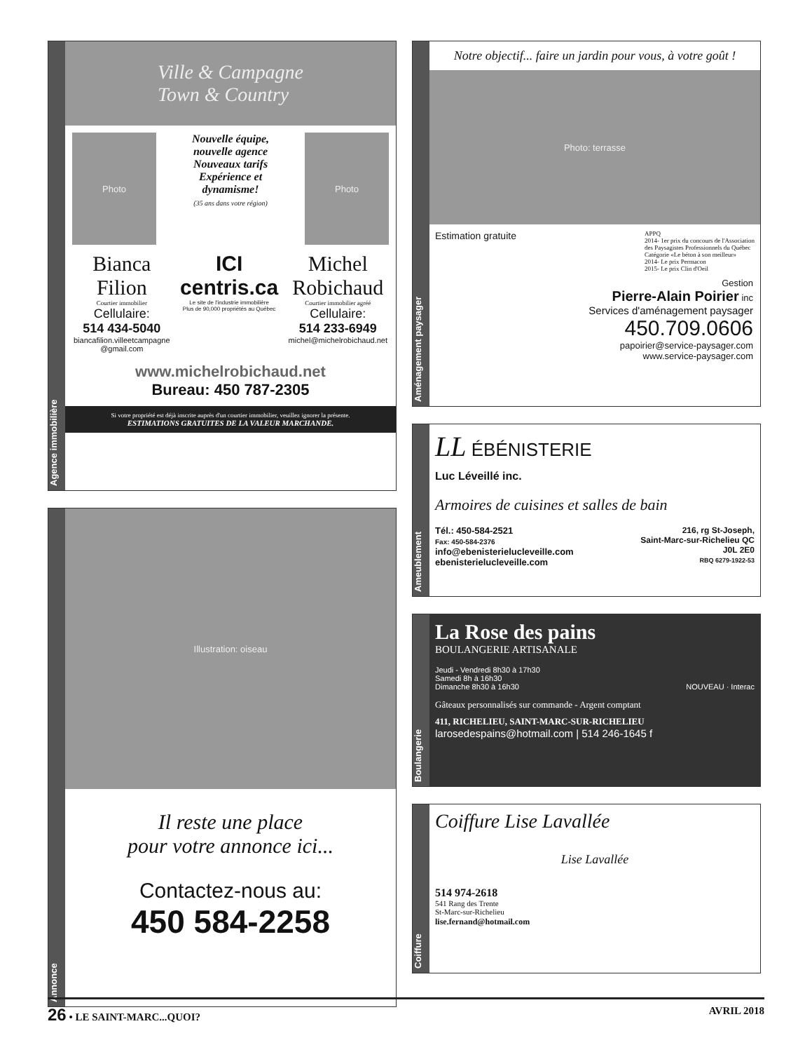Agence immobilière
Ville & Campagne
Town & Country
Photo
Nouvelle équipe,
nouvelle agence
Nouveaux tarifs
Expérience et
dynamisme!
(35 ans dans votre région)
Photo
Bianca
Filion
Courtier immobilier
Cellulaire:
514 434-5040
biancafilion.villeetcampagne
@gmail.com
ICI
centris.ca
Le site de l'industrie immobilière
Plus de 90,000 propriétés au Québec
Michel
Robichaud
Courtier immobilier agréé
Cellulaire:
514 233-6949
michel@michelrobichaud.net
www.michelrobichaud.net
Bureau: 450 787-2305
Si votre propriété est déjà inscrite auprès d'un courtier immobilier, veuillez ignorer la présente.
ESTIMATIONS GRATUITES DE LA VALEUR MARCHANDE.
Annonce
Illustration: oiseau
Il reste une place
pour votre annonce ici...
Contactez-nous au:
450 584-2258
Aménagement paysager
Notre objectif... faire un jardin pour vous, à votre goût !
Photo: terrasse
Estimation gratuite
APPQ
2014- 1er prix du concours de l'Association
des Paysagistes Professionnels du Québec
Catégorie «Le béton à son meilleur»
2014- Le prix Permacon
2015- Le prix Clin d'Oeil
Gestion
Pierre-Alain Poirier inc
Services d'aménagement paysager
450.709.0606
papoirier@service-paysager.com
www.service-paysager.com
Ameublement
LL ÉBÉNISTERIE
Luc Léveillé inc.
Armoires de cuisines et salles de bain
Tél.: 450-584-2521
Fax: 450-584-2376
info@ebenisterielucleveille.com
ebenisterielucleveille.com
216, rg St-Joseph,
Saint-Marc-sur-Richelieu QC
J0L 2E0
RBQ 6279-1922-53
Boulangerie
La Rose des pains
BOULANGERIE ARTISANALE
Jeudi - Vendredi 8h30 à 17h30
Samedi 8h à 16h30
Dimanche 8h30 à 16h30 NOUVEAU · Interac
Gâteaux personnalisés sur commande - Argent comptant
411, RICHELIEU, SAINT-MARC-SUR-RICHELIEU
larosedespains@hotmail.com | 514 246-1645 f
Coiffure
Coiffure Lise Lavallée
Lise Lavallée
514 974-2618
541 Rang des Trente
St-Marc-sur-Richelieu
lise.fernand@hotmail.com
26 • LE SAINT-MARC...QUOI? AVRIL 2018